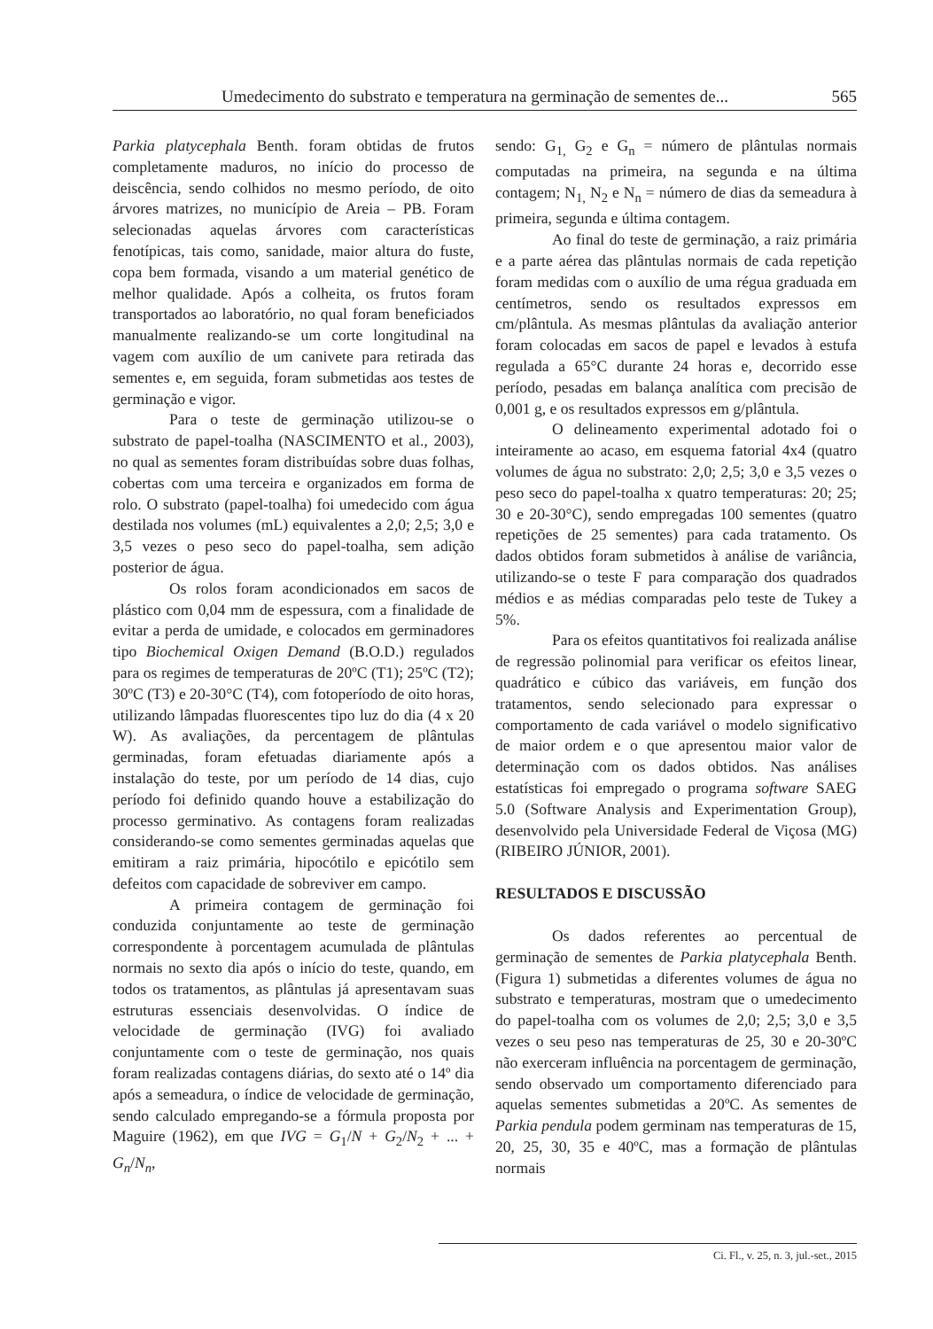Umedecimento do substrato e temperatura na germinação de sementes de... 565
Parkia platycephala Benth. foram obtidas de frutos completamente maduros, no início do processo de deiscência, sendo colhidos no mesmo período, de oito árvores matrizes, no município de Areia – PB. Foram selecionadas aquelas árvores com características fenotípicas, tais como, sanidade, maior altura do fuste, copa bem formada, visando a um material genético de melhor qualidade. Após a colheita, os frutos foram transportados ao laboratório, no qual foram beneficiados manualmente realizando-se um corte longitudinal na vagem com auxílio de um canivete para retirada das sementes e, em seguida, foram submetidas aos testes de germinação e vigor.
Para o teste de germinação utilizou-se o substrato de papel-toalha (NASCIMENTO et al., 2003), no qual as sementes foram distribuídas sobre duas folhas, cobertas com uma terceira e organizados em forma de rolo. O substrato (papel-toalha) foi umedecido com água destilada nos volumes (mL) equivalentes a 2,0; 2,5; 3,0 e 3,5 vezes o peso seco do papel-toalha, sem adição posterior de água.
Os rolos foram acondicionados em sacos de plástico com 0,04 mm de espessura, com a finalidade de evitar a perda de umidade, e colocados em germinadores tipo Biochemical Oxigen Demand (B.O.D.) regulados para os regimes de temperaturas de 20ºC (T1); 25ºC (T2); 30ºC (T3) e 20-30°C (T4), com fotoperíodo de oito horas, utilizando lâmpadas fluorescentes tipo luz do dia (4 x 20 W). As avaliações, da percentagem de plântulas germinadas, foram efetuadas diariamente após a instalação do teste, por um período de 14 dias, cujo período foi definido quando houve a estabilização do processo germinativo. As contagens foram realizadas considerando-se como sementes germinadas aquelas que emitiram a raiz primária, hipocótilo e epicótilo sem defeitos com capacidade de sobreviver em campo.
A primeira contagem de germinação foi conduzida conjuntamente ao teste de germinação correspondente à porcentagem acumulada de plântulas normais no sexto dia após o início do teste, quando, em todos os tratamentos, as plântulas já apresentavam suas estruturas essenciais desenvolvidas. O índice de velocidade de germinação (IVG) foi avaliado conjuntamente com o teste de germinação, nos quais foram realizadas contagens diárias, do sexto até o 14º dia após a semeadura, o índice de velocidade de germinação, sendo calculado empregando-se a fórmula proposta por Maguire (1962), em que IVG = G<sub>1</sub>/N + G<sub>2</sub>/N<sub>2</sub> + ... + G<sub>n</sub>/N<sub>n</sub>,
sendo: G<sub>1,</sub> G<sub>2</sub> e G<sub>n</sub> = número de plântulas normais computadas na primeira, na segunda e na última contagem; N<sub>1,</sub> N<sub>2</sub> e N<sub>n</sub> = número de dias da semeadura à primeira, segunda e última contagem.
Ao final do teste de germinação, a raiz primária e a parte aérea das plântulas normais de cada repetição foram medidas com o auxílio de uma régua graduada em centímetros, sendo os resultados expressos em cm/plântula. As mesmas plântulas da avaliação anterior foram colocadas em sacos de papel e levados à estufa regulada a 65°C durante 24 horas e, decorrido esse período, pesadas em balança analítica com precisão de 0,001 g, e os resultados expressos em g/plântula.
O delineamento experimental adotado foi o inteiramente ao acaso, em esquema fatorial 4x4 (quatro volumes de água no substrato: 2,0; 2,5; 3,0 e 3,5 vezes o peso seco do papel-toalha x quatro temperaturas: 20; 25; 30 e 20-30°C), sendo empregadas 100 sementes (quatro repetições de 25 sementes) para cada tratamento. Os dados obtidos foram submetidos à análise de variância, utilizando-se o teste F para comparação dos quadrados médios e as médias comparadas pelo teste de Tukey a 5%.
Para os efeitos quantitativos foi realizada análise de regressão polinomial para verificar os efeitos linear, quadrático e cúbico das variáveis, em função dos tratamentos, sendo selecionado para expressar o comportamento de cada variável o modelo significativo de maior ordem e o que apresentou maior valor de determinação com os dados obtidos. Nas análises estatísticas foi empregado o programa software SAEG 5.0 (Software Analysis and Experimentation Group), desenvolvido pela Universidade Federal de Viçosa (MG) (RIBEIRO JÚNIOR, 2001).
RESULTADOS E DISCUSSÃO
Os dados referentes ao percentual de germinação de sementes de Parkia platycephala Benth. (Figura 1) submetidas a diferentes volumes de água no substrato e temperaturas, mostram que o umedecimento do papel-toalha com os volumes de 2,0; 2,5; 3,0 e 3,5 vezes o seu peso nas temperaturas de 25, 30 e 20-30ºC não exerceram influência na porcentagem de germinação, sendo observado um comportamento diferenciado para aquelas sementes submetidas a 20ºC. As sementes de Parkia pendula podem germinam nas temperaturas de 15, 20, 25, 30, 35 e 40ºC, mas a formação de plântulas normais
Ci. Fl., v. 25, n. 3, jul.-set., 2015